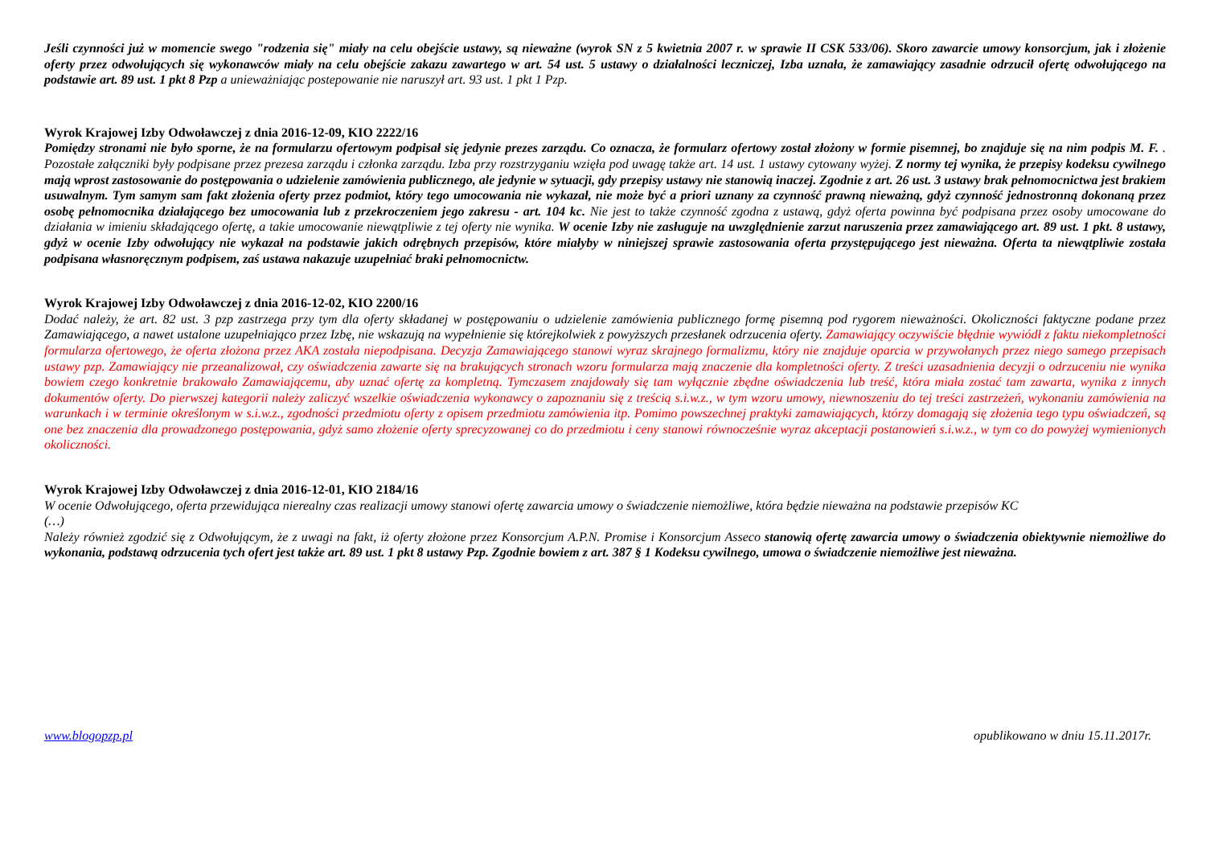Jeśli czynności już w momencie swego "rodzenia się" miały na celu obejście ustawy, są nieważne (wyrok SN z 5 kwietnia 2007 r. w sprawie II CSK 533/06). Skoro zawarcie umowy konsorcjum, jak i złożenie oferty przez odwołujących się wykonawców miały na celu obejście zakazu zawartego w art. 54 ust. 5 ustawy o działalności leczniczej, Izba uznała, że zamawiający zasadnie odrzucił ofertę odwołującego na podstawie art. 89 ust. 1 pkt 8 Pzp a unieważniając postepowanie nie naruszył art. 93 ust. 1 pkt 1 Pzp.
Wyrok Krajowej Izby Odwoławczej z dnia 2016-12-09, KIO 2222/16
Pomiędzy stronami nie było sporne, że na formularzu ofertowym podpisał się jedynie prezes zarządu. Co oznacza, że formularz ofertowy został złożony w formie pisemnej, bo znajduje się na nim podpis M. F. . Pozostałe załączniki były podpisane przez prezesa zarządu i członka zarządu. Izba przy rozstrzyganiu wzięła pod uwagę także art. 14 ust. 1 ustawy cytowany wyżej. Z normy tej wynika, że przepisy kodeksu cywilnego mają wprost zastosowanie do postępowania o udzielenie zamówienia publicznego, ale jedynie w sytuacji, gdy przepisy ustawy nie stanowią inaczej. Zgodnie z art. 26 ust. 3 ustawy brak pełnomocnictwa jest brakiem usuwalnym. Tym samym sam fakt złożenia oferty przez podmiot, który tego umocowania nie wykazał, nie może być a priori uznany za czynność prawną nieważną, gdyż czynność jednostronną dokonaną przez osobę pełnomocnika działającego bez umocowania lub z przekroczeniem jego zakresu - art. 104 kc. Nie jest to także czynność zgodna z ustawą, gdyż oferta powinna być podpisana przez osoby umocowane do działania w imieniu składającego ofertę, a takie umocowanie niewątpliwie z tej oferty nie wynika. W ocenie Izby nie zasługuje na uwzględnienie zarzut naruszenia przez zamawiającego art. 89 ust. 1 pkt. 8 ustawy, gdyż w ocenie Izby odwołujący nie wykazał na podstawie jakich odrębnych przepisów, które miałyby w niniejszej sprawie zastosowania oferta przystępującego jest nieważna. Oferta ta niewątpliwie została podpisana własnoręcznym podpisem, zaś ustawa nakazuje uzupełniać braki pełnomocnictw.
Wyrok Krajowej Izby Odwoławczej z dnia 2016-12-02, KIO 2200/16
Dodać należy, że art. 82 ust. 3 pzp zastrzega przy tym dla oferty składanej w postępowaniu o udzielenie zamówienia publicznego formę pisemną pod rygorem nieważności. Okoliczności faktyczne podane przez Zamawiającego, a nawet ustalone uzupełniająco przez Izbę, nie wskazują na wypełnienie się którejkolwiek z powyższych przesłanek odrzucenia oferty. Zamawiający oczywiście błędnie wywiódł z faktu niekompletności formularza ofertowego, że oferta złożona przez AKA została niepodpisana. Decyzja Zamawiającego stanowi wyraz skrajnego formalizmu, który nie znajduje oparcia w przywołanych przez niego samego przepisach ustawy pzp. Zamawiający nie przeanalizował, czy oświadczenia zawarte się na brakujących stronach wzoru formularza mają znaczenie dla kompletności oferty. Z treści uzasadnienia decyzji o odrzuceniu nie wynika bowiem czego konkretnie brakowało Zamawiającemu, aby uznać ofertę za kompletną. Tymczasem znajdowały się tam wyłącznie zbędne oświadczenia lub treść, która miała zostać tam zawarta, wynika z innych dokumentów oferty. Do pierwszej kategorii należy zaliczyć wszelkie oświadczenia wykonawcy o zapoznaniu się z treścią s.i.w.z., w tym wzoru umowy, niewnoszeniu do tej treści zastrzeżeń, wykonaniu zamówienia na warunkach i w terminie określonym w s.i.w.z., zgodności przedmiotu oferty z opisem przedmiotu zamówienia itp. Pomimo powszechnej praktyki zamawiających, którzy domagają się złożenia tego typu oświadczeń, są one bez znaczenia dla prowadzonego postępowania, gdyż samo złożenie oferty sprecyzowanej co do przedmiotu i ceny stanowi równocześnie wyraz akceptacji postanowień s.i.w.z., w tym co do powyżej wymienionych okoliczności.
Wyrok Krajowej Izby Odwoławczej z dnia 2016-12-01, KIO 2184/16
W ocenie Odwołującego, oferta przewidująca nierealny czas realizacji umowy stanowi ofertę zawarcia umowy o świadczenie niemożliwe, która będzie nieważna na podstawie przepisów KC
(…)
Należy również zgodzić się z Odwołującym, że z uwagi na fakt, iż oferty złożone przez Konsorcjum A.P.N. Promise i Konsorcjum Asseco stanowią ofertę zawarcia umowy o świadczenia obiektywnie niemożliwe do wykonania, podstawą odrzucenia tych ofert jest także art. 89 ust. 1 pkt 8 ustawy Pzp. Zgodnie bowiem z art. 387 § 1 Kodeksu cywilnego, umowa o świadczenie niemożliwe jest nieważna.
www.blogopzp.pl opublikowano w dniu 15.11.2017r.